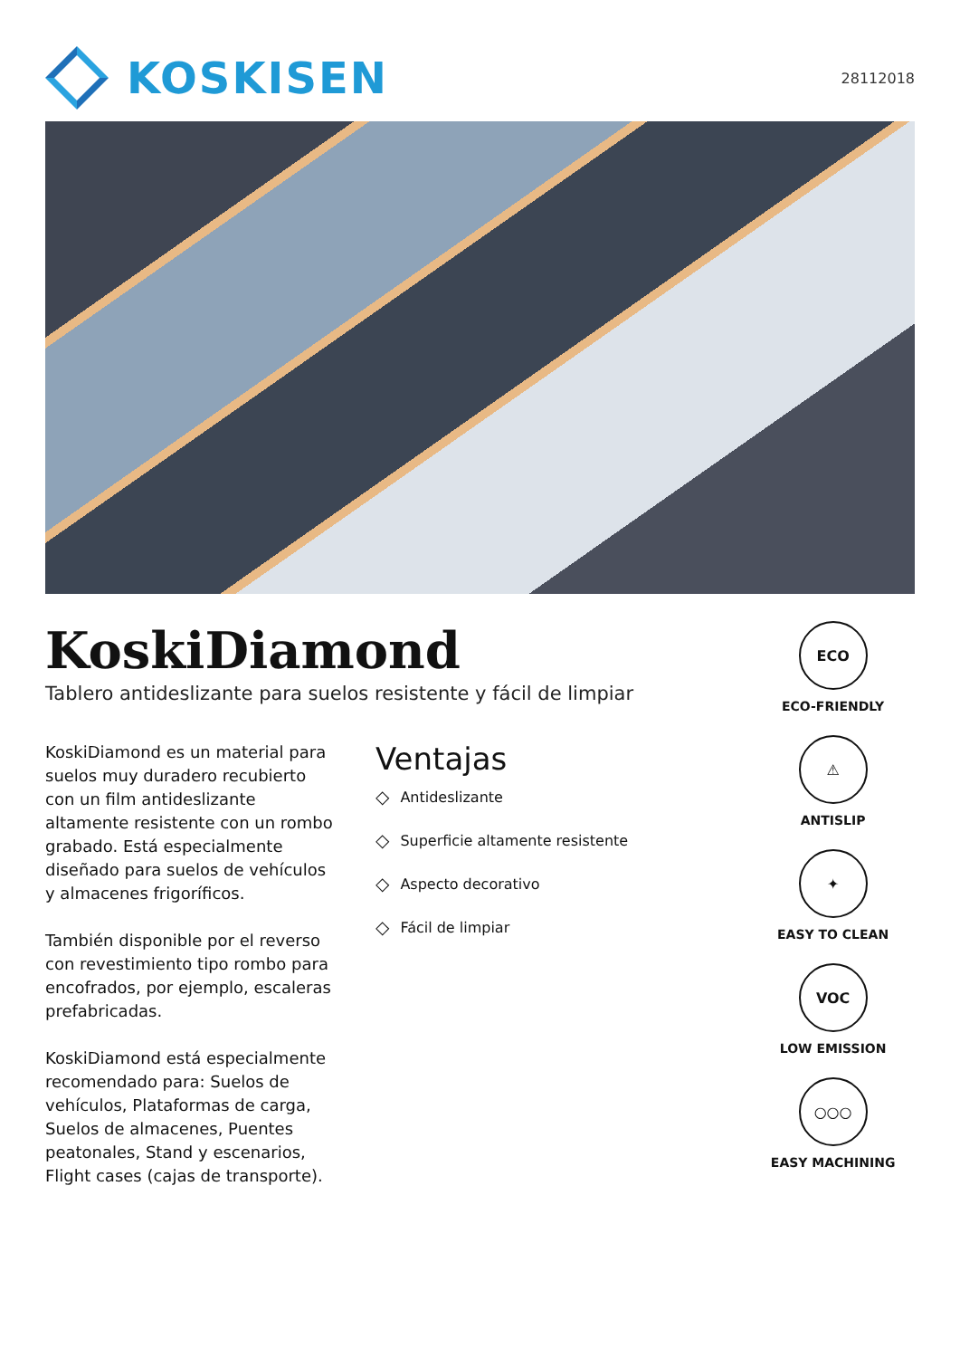KOSKISEN
28112018
KoskiDiamond
Tablero antideslizante para suelos resistente y fácil de limpiar
KoskiDiamond es un material para suelos muy duradero recubierto con un film antideslizante altamente resistente con un rombo grabado. Está especialmente diseñado para suelos de vehículos y almacenes frigoríficos.
También disponible por el reverso con revestimiento tipo rombo para encofrados, por ejemplo, escaleras prefabricadas.
KoskiDiamond está especialmente recomendado para: Suelos de vehículos, Plataformas de carga, Suelos de almacenes, Puentes peatonales, Stand y escenarios, Flight cases (cajas de transporte).
Ventajas
◇ Antideslizante
◇ Superficie altamente resistente
◇ Aspecto decorativo
◇ Fácil de limpiar
ECO
ECO-FRIENDLY
⚠
ANTISLIP
✦
EASY TO CLEAN
VOC
LOW EMISSION
○○○
EASY MACHINING